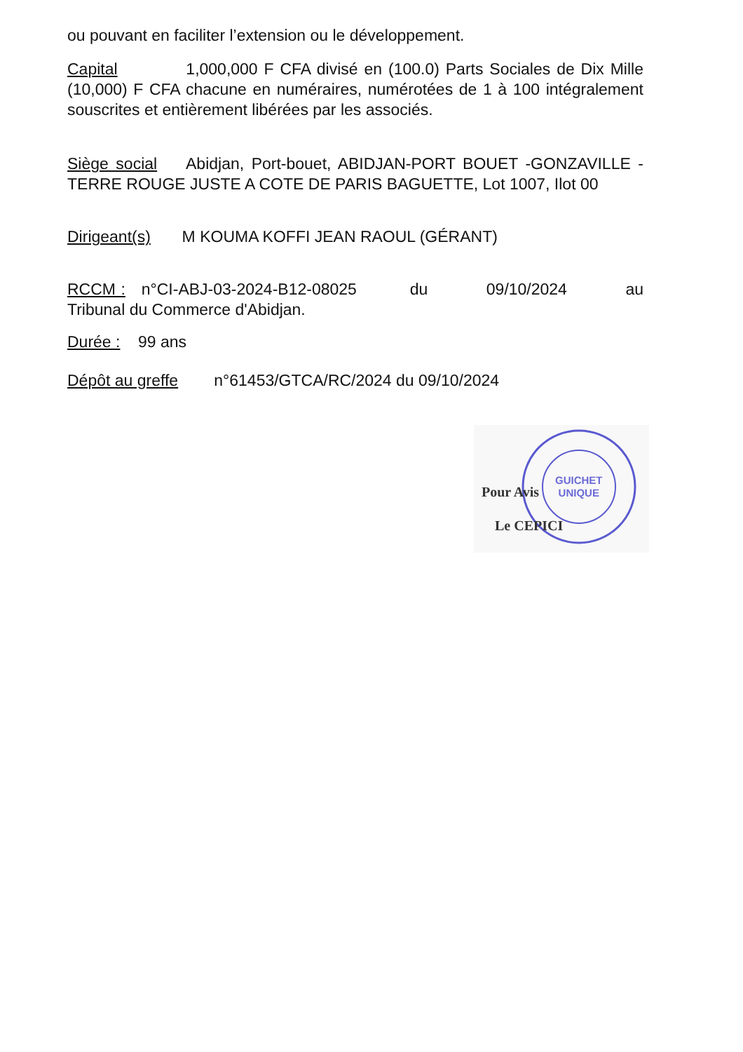ou pouvant en faciliter l’extension ou le développement.
Capital 1,000,000 F CFA divisé en (100.0) Parts Sociales de Dix Mille (10,000) F CFA chacune en numéraires, numérotées de 1 à 100 intégralement souscrites et entièrement libérées par les associés.
Siège social Abidjan, Port-bouet, ABIDJAN-PORT BOUET -GONZAVILLE -TERRE ROUGE JUSTE A COTE DE PARIS BAGUETTE, Lot 1007, Ilot 00
Dirigeant(s) M KOUMA KOFFI JEAN RAOUL (GÉRANT)
RCCM : n°CI-ABJ-03-2024-B12-08025 du 09/10/2024 au Tribunal du Commerce d'Abidjan.
Durée : 99 ans
Dépôt au greffe n°61453/GTCA/RC/2024 du 09/10/2024
GUICHET
UNIQUE
Pour Avis
Le CEPICI